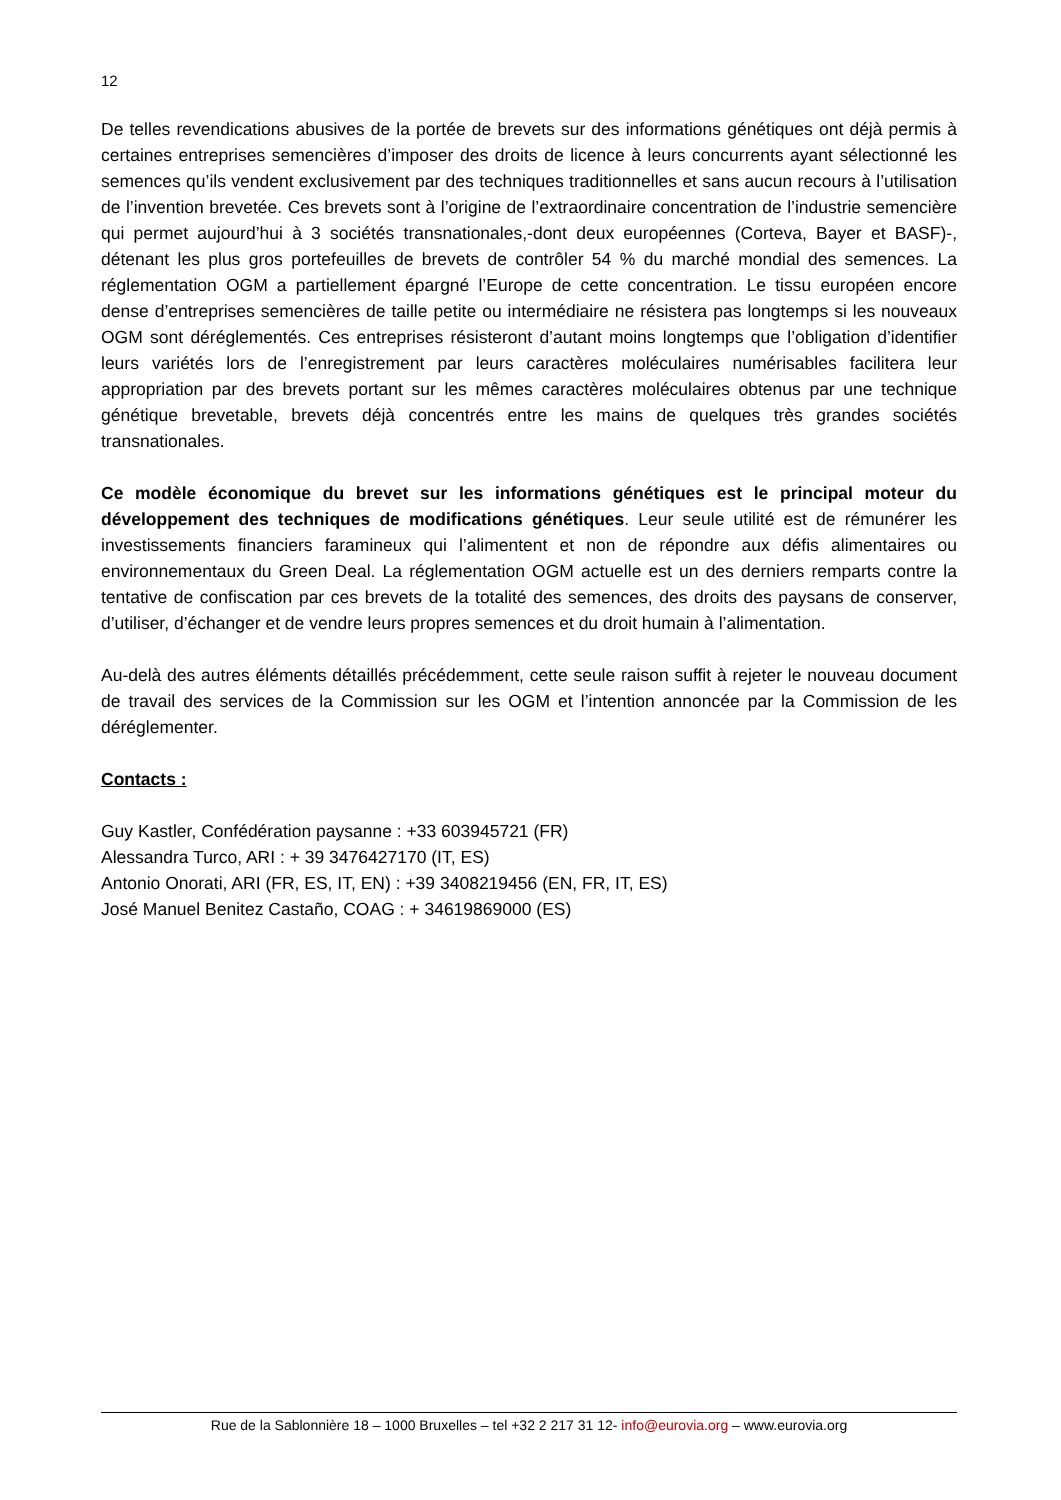12
De telles revendications abusives de la portée de brevets sur des informations génétiques ont déjà permis à certaines entreprises semencières d’imposer des droits de licence à leurs concurrents ayant sélectionné les semences qu’ils vendent exclusivement par des techniques traditionnelles et sans aucun recours à l’utilisation de l’invention brevetée. Ces brevets sont à l’origine de l’extraordinaire concentration de l’industrie semencière qui permet aujourd’hui à 3 sociétés transnationales,-dont deux européennes (Corteva, Bayer et BASF)-, détenant les plus gros portefeuilles de brevets de contrôler 54 % du marché mondial des semences. La réglementation OGM a partiellement épargné l’Europe de cette concentration. Le tissu européen encore dense d’entreprises semencières de taille petite ou intermédiaire ne résistera pas longtemps si les nouveaux OGM sont déréglementés. Ces entreprises résisteront d’autant moins longtemps que l’obligation d’identifier leurs variétés lors de l’enregistrement par leurs caractères moléculaires numérisables facilitera leur appropriation par des brevets portant sur les mêmes caractères moléculaires obtenus par une technique génétique brevetable, brevets déjà concentrés entre les mains de quelques très grandes sociétés transnationales.
Ce modèle économique du brevet sur les informations génétiques est le principal moteur du développement des techniques de modifications génétiques. Leur seule utilité est de rémunérer les investissements financiers faramineux qui l’alimentent et non de répondre aux défis alimentaires ou environnementaux du Green Deal. La réglementation OGM actuelle est un des derniers remparts contre la tentative de confiscation par ces brevets de la totalité des semences, des droits des paysans de conserver, d’utiliser, d’échanger et de vendre leurs propres semences et du droit humain à l’alimentation.
Au-delà des autres éléments détaillés précédemment, cette seule raison suffit à rejeter le nouveau document de travail des services de la Commission sur les OGM et l’intention annoncée par la Commission de les déréglementer.
Contacts :
Guy Kastler, Confédération paysanne : +33 603945721 (FR)
Alessandra Turco, ARI : + 39 3476427170 (IT, ES)
Antonio Onorati, ARI (FR, ES, IT, EN) : +39 3408219456 (EN, FR, IT, ES)
José Manuel Benitez Castaño, COAG : + 34619869000 (ES)
Rue de la Sablonnière 18 – 1000 Bruxelles – tel +32 2 217 31 12- info@eurovia.org – www.eurovia.org